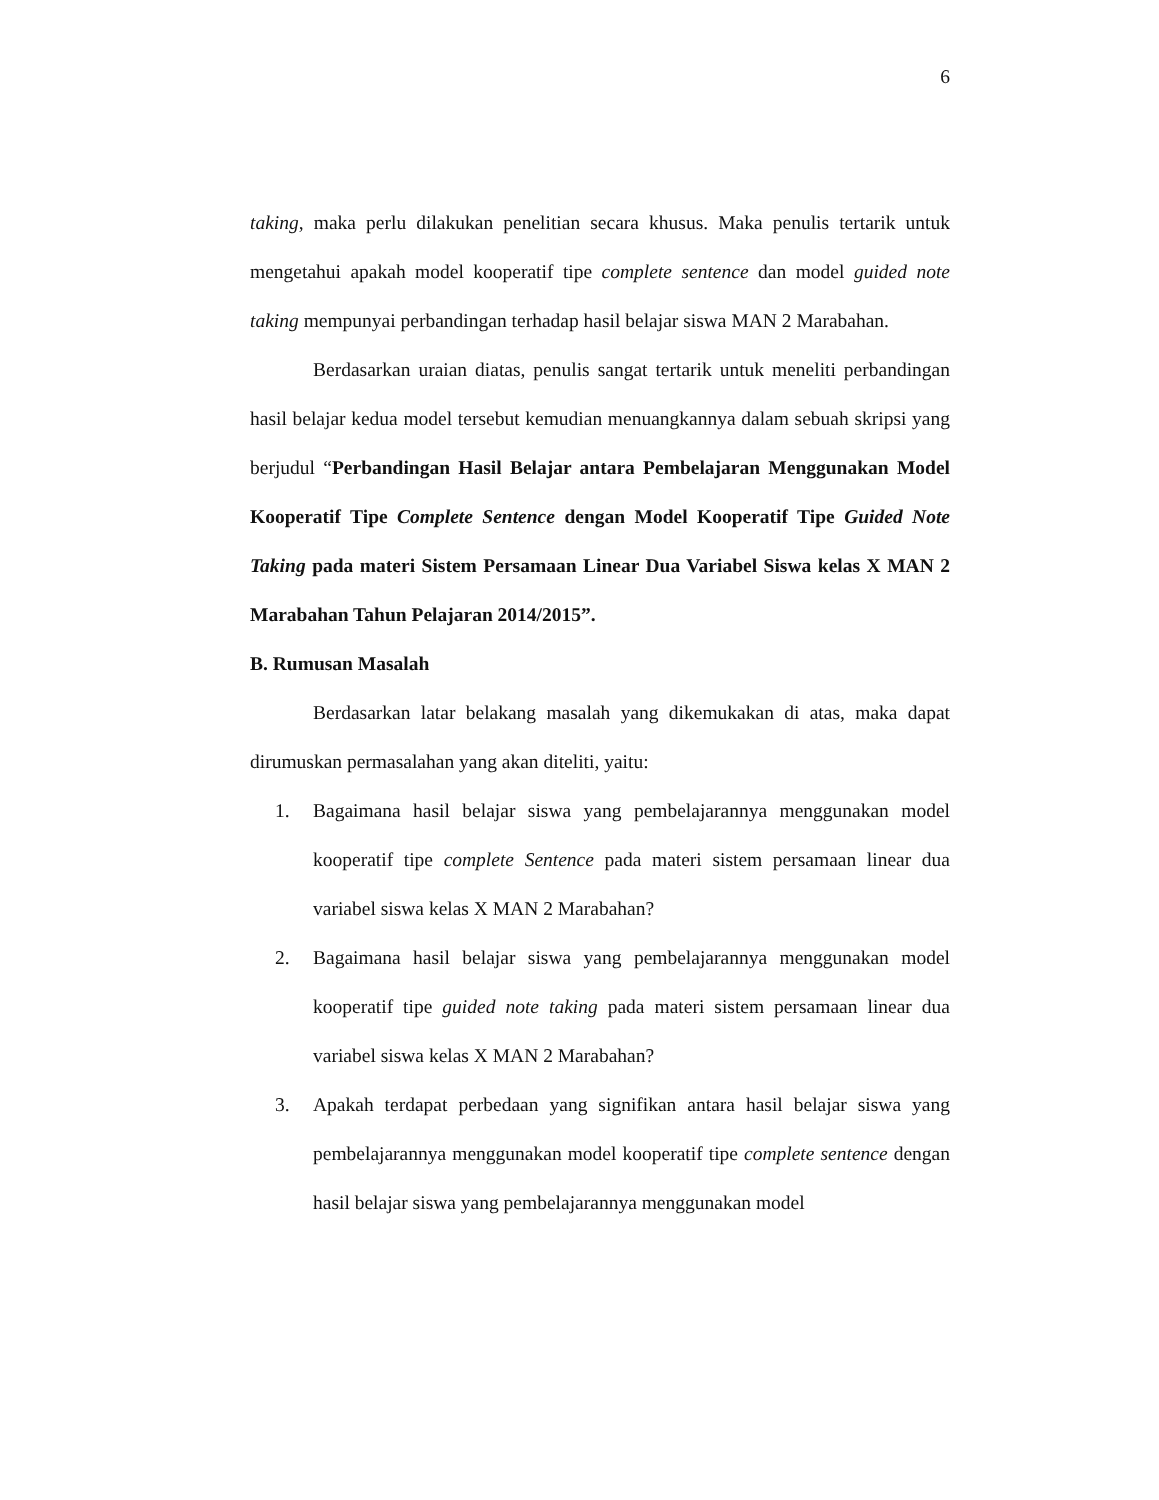6
taking, maka perlu dilakukan penelitian secara khusus. Maka penulis tertarik untuk mengetahui apakah model kooperatif tipe complete sentence dan model guided note taking mempunyai perbandingan terhadap hasil belajar siswa MAN 2 Marabahan.
Berdasarkan uraian diatas, penulis sangat tertarik untuk meneliti perbandingan hasil belajar kedua model tersebut kemudian menuangkannya dalam sebuah skripsi yang berjudul “Perbandingan Hasil Belajar antara Pembelajaran Menggunakan Model Kooperatif Tipe Complete Sentence dengan Model Kooperatif Tipe Guided Note Taking pada materi Sistem Persamaan Linear Dua Variabel Siswa kelas X MAN 2 Marabahan Tahun Pelajaran 2014/2015”.
B. Rumusan Masalah
Berdasarkan latar belakang masalah yang dikemukakan di atas, maka dapat dirumuskan permasalahan yang akan diteliti, yaitu:
1. Bagaimana hasil belajar siswa yang pembelajarannya menggunakan model kooperatif tipe complete Sentence pada materi sistem persamaan linear dua variabel siswa kelas X MAN 2 Marabahan?
2. Bagaimana hasil belajar siswa yang pembelajarannya menggunakan model kooperatif tipe guided note taking pada materi sistem persamaan linear dua variabel siswa kelas X MAN 2 Marabahan?
3. Apakah terdapat perbedaan yang signifikan antara hasil belajar siswa yang pembelajarannya menggunakan model kooperatif tipe complete sentence dengan hasil belajar siswa yang pembelajarannya menggunakan model